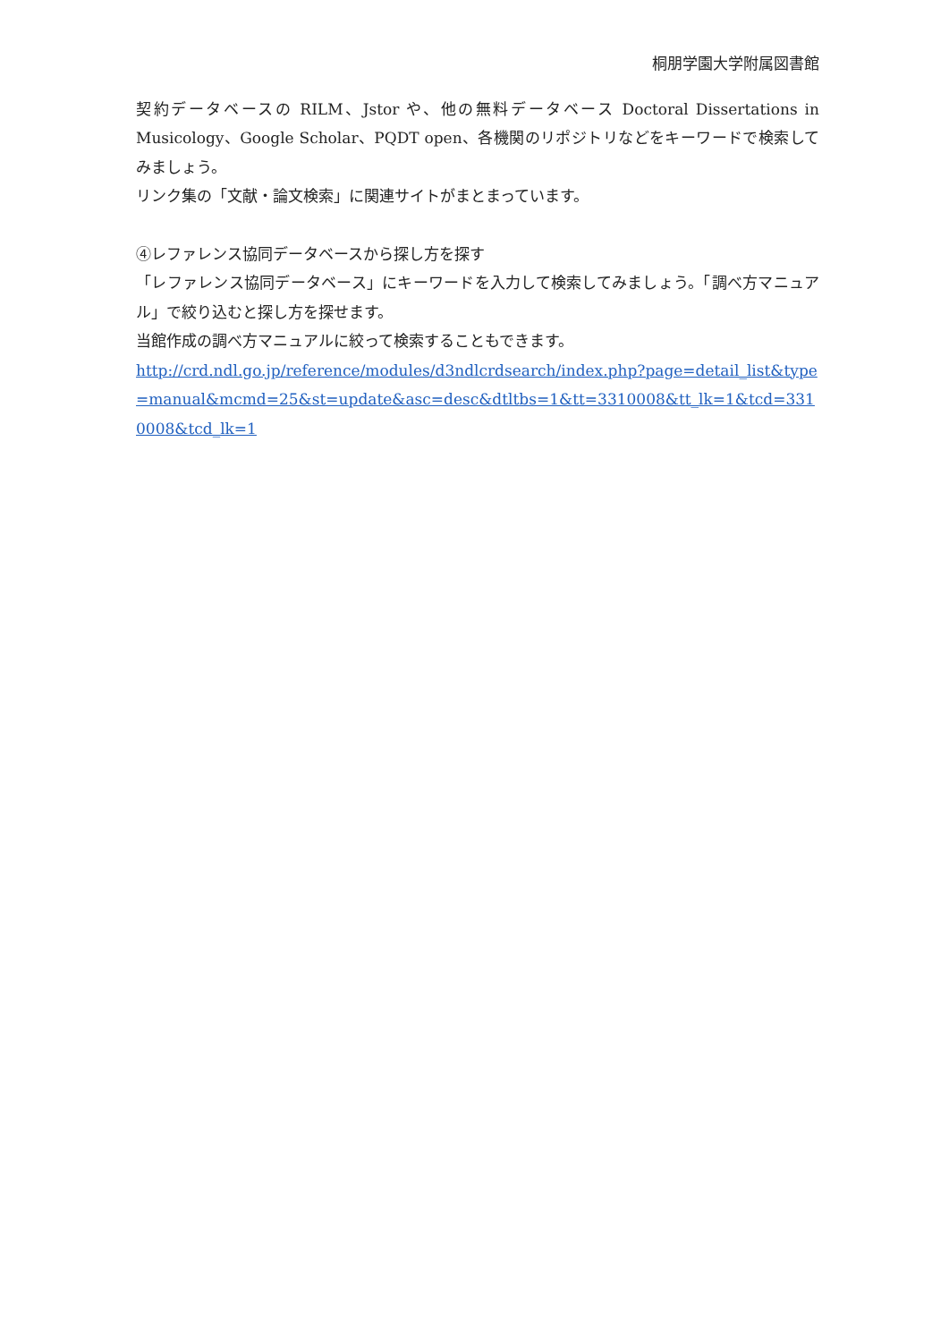桐朋学園大学附属図書館
契約データベースの RILM、Jstor や、他の無料データベース Doctoral Dissertations in Musicology、Google Scholar、PQDT open、各機関のリポジトリなどをキーワードで検索してみましょう。
リンク集の「文献・論文検索」に関連サイトがまとまっています。
④レファレンス協同データベースから探し方を探す
「レファレンス協同データベース」にキーワードを入力して検索してみましょう。「調べ方マニュアル」で絞り込むと探し方を探せます。
当館作成の調べ方マニュアルに絞って検索することもできます。
http://crd.ndl.go.jp/reference/modules/d3ndlcrdsearch/index.php?page=detail_list&type=manual&mcmd=25&st=update&asc=desc&dtltbs=1&tt=3310008&tt_lk=1&tcd=3310008&tcd_lk=1